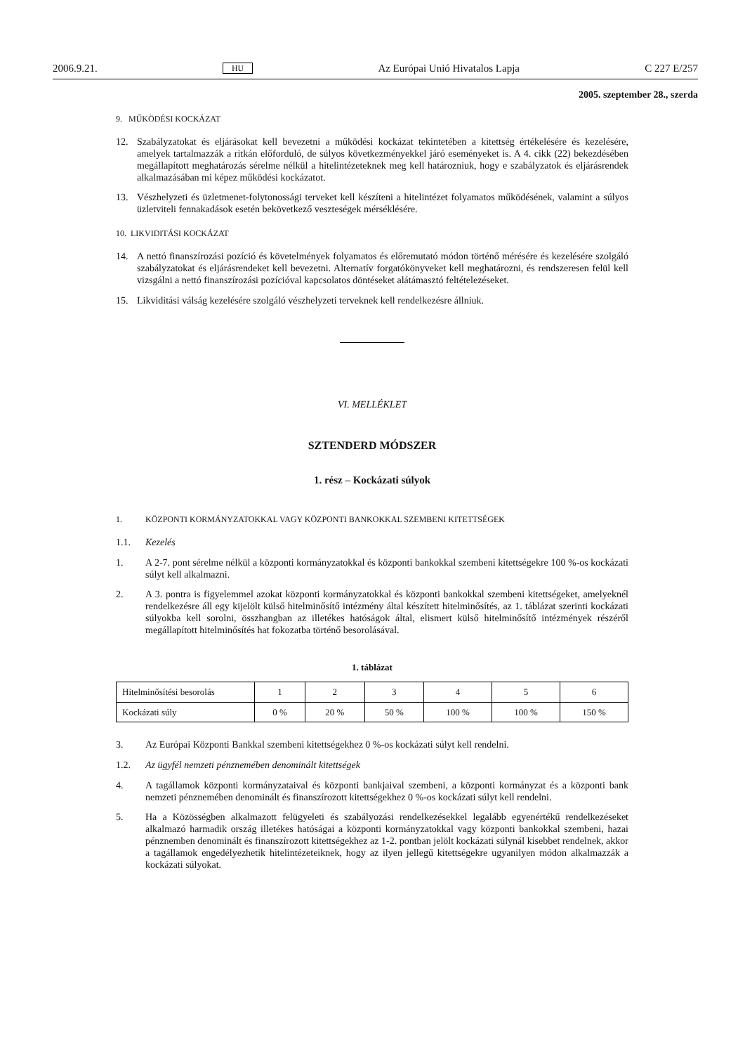2006.9.21. HU Az Európai Unió Hivatalos Lapja C 227 E/257
2005. szeptember 28., szerda
9. MŰKÖDÉSI KOCKÁZAT
12. Szabályzatokat és eljárásokat kell bevezetni a működési kockázat tekintetében a kitettség értékelésére és kezelésére, amelyek tartalmazzák a ritkán előforduló, de súlyos következményekkel járó eseményeket is. A 4. cikk (22) bekezdésében megállapított meghatározás sérelme nélkül a hitelintézeteknek meg kell határozniuk, hogy e szabályzatok és eljárásrendek alkalmazásában mi képez működési kockázatot.
13. Vészhelyzeti és üzletmenet-folytonossági terveket kell készíteni a hitelintézet folyamatos működésének, valamint a súlyos üzletviteli fennakadások esetén bekövetkező veszteségek mérséklésére.
10. LIKVIDITÁSI KOCKÁZAT
14. A nettó finanszírozási pozíció és követelmények folyamatos és előremutató módon történő mérésére és kezelésére szolgáló szabályzatokat és eljárásrendeket kell bevezetni. Alternatív forgatókönyveket kell meghatározni, és rendszeresen felül kell vizsgálni a nettó finanszírozási pozícióval kapcsolatos döntéseket alátámasztó feltételezéseket.
15. Likviditási válság kezelésére szolgáló vészhelyzeti terveknek kell rendelkezésre állniuk.
VI. MELLÉKLET
SZTENDERD MÓDSZER
1. rész – Kockázati súlyok
1. KÖZPONTI KORMÁNYZATOKKAL VAGY KÖZPONTI BANKOKKAL SZEMBENI KITETTSÉGEK
1.1. Kezelés
1. A 2-7. pont sérelme nélkül a központi kormányzatokkal és központi bankokkal szembeni kitettségekre 100 %-os kockázati súlyt kell alkalmazni.
2. A 3. pontra is figyelemmel azokat központi kormányzatokkal és központi bankokkal szembeni kitettségeket, amelyeknél rendelkezésre áll egy kijelölt külső hitelminősítő intézmény által készített hitelminősítés, az 1. táblázat szerinti kockázati súlyokba kell sorolni, összhangban az illetékes hatóságok által, elismert külső hitelminősítő intézmények részéről megállapított hitelminősítés hat fokozatba történő besorolásával.
1. táblázat
| Hitelminősítési besorolás | 1 | 2 | 3 | 4 | 5 | 6 |
| Kockázati súly | 0 % | 20 % | 50 % | 100 % | 100 % | 150 % |
3. Az Európai Központi Bankkal szembeni kitettségekhez 0 %-os kockázati súlyt kell rendelni.
1.2. Az ügyfél nemzeti pénznemében denominált kitettségek
4. A tagállamok központi kormányzataival és központi bankjaival szembeni, a központi kormányzat és a központi bank nemzeti pénznemében denominált és finanszírozott kitettségekhez 0 %-os kockázati súlyt kell rendelni.
5. Ha a Közösségben alkalmazott felügyeleti és szabályozási rendelkezésekkel legalább egyenértékű rendelkezéseket alkalmazó harmadik ország illetékes hatóságai a központi kormányzatokkal vagy központi bankokkal szembeni, hazai pénznemben denominált és finanszírozott kitettségekhez az 1-2. pontban jelölt kockázati súlynál kisebbet rendelnek, akkor a tagállamok engedélyezhetik hitelintézeteiknek, hogy az ilyen jellegű kitettségekre ugyanilyen módon alkalmazzák a kockázati súlyokat.